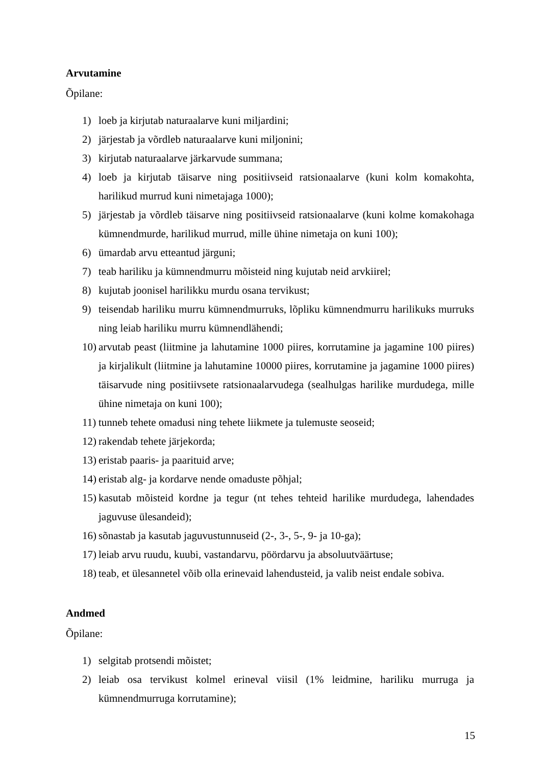Arvutamine
Õpilane:
1) loeb ja kirjutab naturaalarve kuni miljardini;
2) järjestab ja võrdleb naturaalarve kuni miljonini;
3) kirjutab naturaalarve järkarvude summana;
4) loeb ja kirjutab täisarve ning positiivseid ratsionaalarve (kuni kolm komakohta, harilikud murrud kuni nimetajaga 1000);
5) järjestab ja võrdleb täisarve ning positiivseid ratsionaalarve (kuni kolme komakohaga kümnendmurde, harilikud murrud, mille ühine nimetaja on kuni 100);
6) ümardab arvu etteantud järguni;
7) teab hariliku ja kümnendmurru mõisteid ning kujutab neid arvkiirel;
8) kujutab joonisel harilikku murdu osana tervikust;
9) teisendab hariliku murru kümnendmurruks, lõpliku kümnendmurru harilikuks murruks ning leiab hariliku murru kümnendlähendi;
10) arvutab peast (liitmine ja lahutamine 1000 piires, korrutamine ja jagamine 100 piires) ja kirjalikult (liitmine ja lahutamine 10000 piires, korrutamine ja jagamine 1000 piires) täisarvude ning positiivsete ratsionaalarvudega (sealhulgas harilike murdudega, mille ühine nimetaja on kuni 100);
11) tunneb tehete omadusi ning tehete liikmete ja tulemuste seoseid;
12) rakendab tehete järjekorda;
13) eristab paaris- ja paarituid arve;
14) eristab alg- ja kordarve nende omaduste põhjal;
15) kasutab mõisteid kordne ja tegur (nt tehes tehteid harilike murdudega, lahendades jaguvuse ülesandeid);
16) sõnastab ja kasutab jaguvustunnuseid (2-, 3-, 5-, 9- ja 10-ga);
17) leiab arvu ruudu, kuubi, vastandarvu, pöördarvu ja absoluutväärtuse;
18) teab, et ülesannetel võib olla erinevaid lahendusteid, ja valib neist endale sobiva.
Andmed
Õpilane:
1) selgitab protsendi mõistet;
2) leiab osa tervikust kolmel erineval viisil (1% leidmine, hariliku murruga ja kümnendmurruga korrutamine);
15